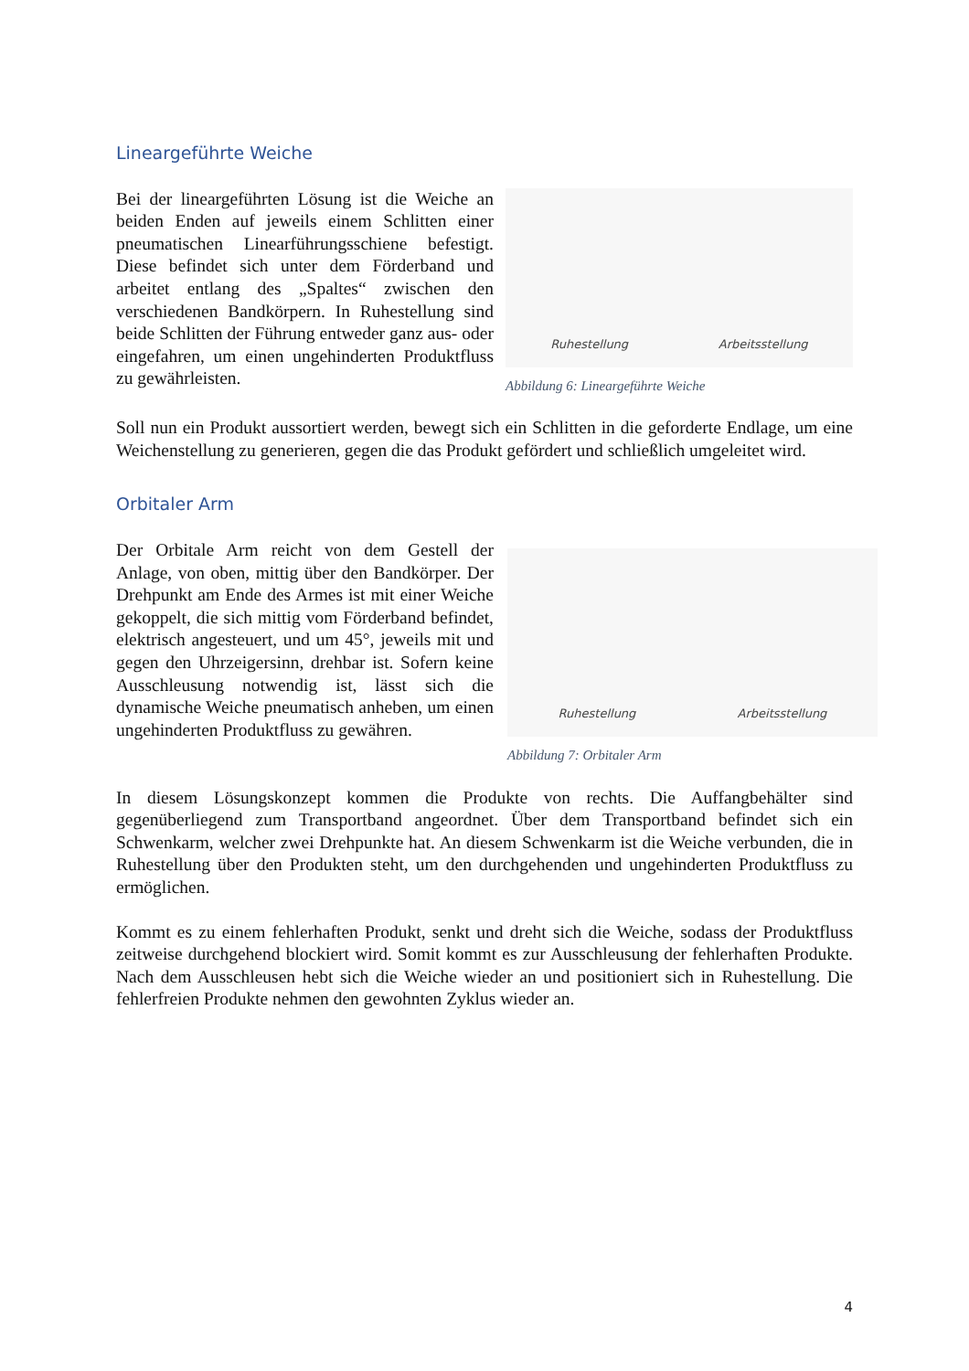Lineargeführte Weiche
Bei der lineargeführten Lösung ist die Weiche an beiden Enden auf jeweils einem Schlitten einer pneumatischen Linearführungsschiene befestigt. Diese befindet sich unter dem Förderband und arbeitet entlang des „Spaltes“ zwischen den verschiedenen Bandkörpern. In Ruhestellung sind beide Schlitten der Führung entweder ganz aus- oder eingefahren, um einen ungehinderten Produktfluss zu gewährleisten.
Ruhestellung Arbeitsstellung
Abbildung 6: Lineargeführte Weiche
Soll nun ein Produkt aussortiert werden, bewegt sich ein Schlitten in die geforderte Endlage, um eine Weichenstellung zu generieren, gegen die das Produkt gefördert und schließlich umgeleitet wird.
Orbitaler Arm
Der Orbitale Arm reicht von dem Gestell der Anlage, von oben, mittig über den Bandkörper. Der Drehpunkt am Ende des Armes ist mit einer Weiche gekoppelt, die sich mittig vom Förderband befindet, elektrisch angesteuert, und um 45°, jeweils mit und gegen den Uhrzeigersinn, drehbar ist. Sofern keine Ausschleusung notwendig ist, lässt sich die dynamische Weiche pneumatisch anheben, um einen ungehinderten Produktfluss zu gewähren.
Ruhestellung Arbeitsstellung
Abbildung 7: Orbitaler Arm
In diesem Lösungskonzept kommen die Produkte von rechts. Die Auffangbehälter sind gegenüberliegend zum Transportband angeordnet. Über dem Transportband befindet sich ein Schwenkarm, welcher zwei Drehpunkte hat. An diesem Schwenkarm ist die Weiche verbunden, die in Ruhestellung über den Produkten steht, um den durchgehenden und ungehinderten Produktfluss zu ermöglichen.
Kommt es zu einem fehlerhaften Produkt, senkt und dreht sich die Weiche, sodass der Produktfluss zeitweise durchgehend blockiert wird. Somit kommt es zur Ausschleusung der fehlerhaften Produkte. Nach dem Ausschleusen hebt sich die Weiche wieder an und positioniert sich in Ruhestellung. Die fehlerfreien Produkte nehmen den gewohnten Zyklus wieder an.
4